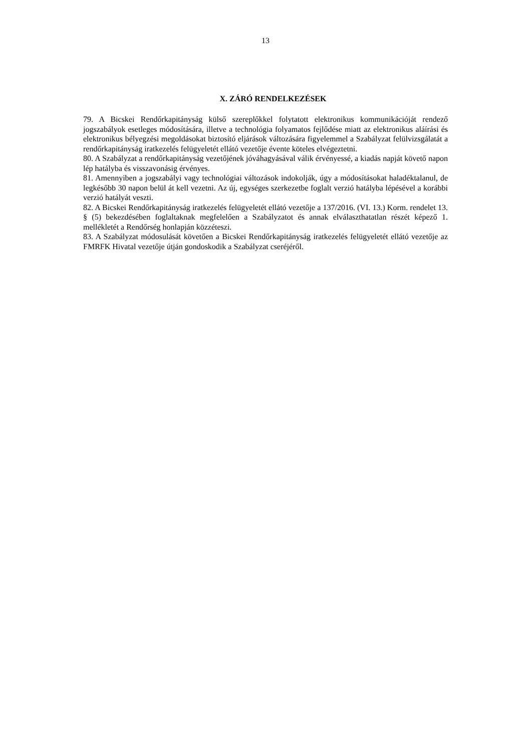13
X. ZÁRÓ RENDELKEZÉSEK
79. A Bicskei Rendőrkapitányság külső szereplőkkel folytatott elektronikus kommunikációját rendező jogszabályok esetleges módosítására, illetve a technológia folyamatos fejlődése miatt az elektronikus aláírási és elektronikus bélyegzési megoldásokat biztosító eljárások változására figyelemmel a Szabályzat felülvizsgálatát a rendőrkapitányság iratkezelés felügyeletét ellátó vezetője évente köteles elvégeztetni.
80. A Szabályzat a rendőrkapitányság vezetőjének jóváhagyásával válik érvényessé, a kiadás napját követő napon lép hatályba és visszavonásig érvényes.
81. Amennyiben a jogszabályi vagy technológiai változások indokolják, úgy a módosításokat haladéktalanul, de legkésőbb 30 napon belül át kell vezetni. Az új, egységes szerkezetbe foglalt verzió hatályba lépésével a korábbi verzió hatályát veszti.
82. A Bicskei Rendőrkapitányság iratkezelés felügyeletét ellátó vezetője a 137/2016. (VI. 13.) Korm. rendelet 13. § (5) bekezdésében foglaltaknak megfelelően a Szabályzatot és annak elválaszthatatlan részét képező 1. mellékletét a Rendőrség honlapján közzéteszi.
83. A Szabályzat módosulását követően a Bicskei Rendőrkapitányság iratkezelés felügyeletét ellátó vezetője az FMRFK Hivatal vezetője útján gondoskodik a Szabályzat cseréjéről.